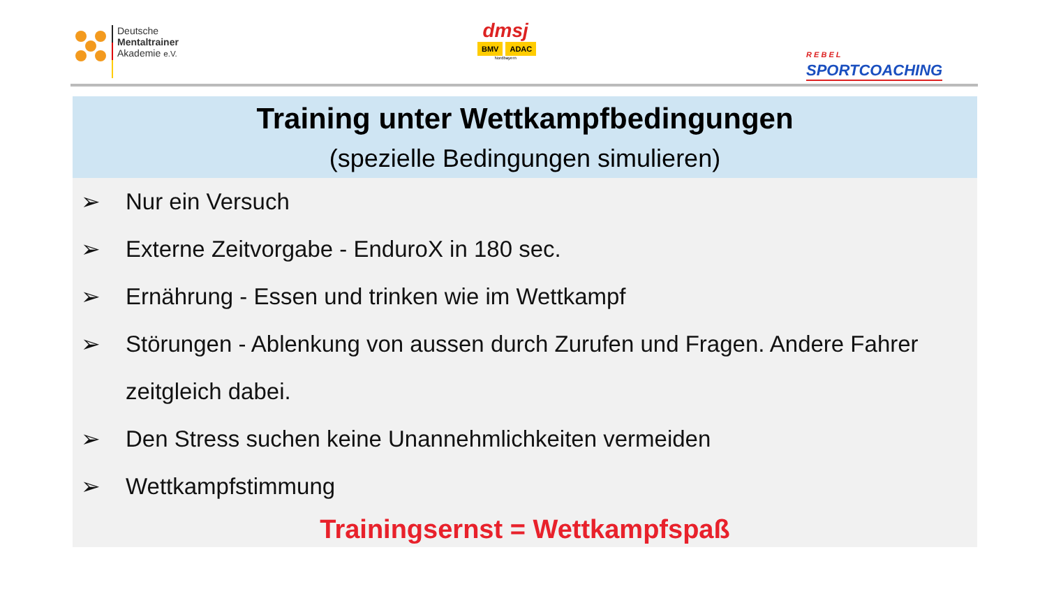Deutsche
Mentaltrainer
Akademie e.V.
dmsj
BMV ADAC
Nordbayern
R E B E L
SPORTCOACHING
Training unter Wettkampfbedingungen
(spezielle Bedingungen simulieren)
➢ Nur ein Versuch
➢ Externe Zeitvorgabe - EnduroX in 180 sec.
➢ Ernährung - Essen und trinken wie im Wettkampf
➢ Störungen - Ablenkung von aussen durch Zurufen und Fragen. Andere Fahrer zeitgleich dabei.
➢ Den Stress suchen keine Unannehmlichkeiten vermeiden
➢ Wettkampfstimmung
Trainingsernst = Wettkampfspaß